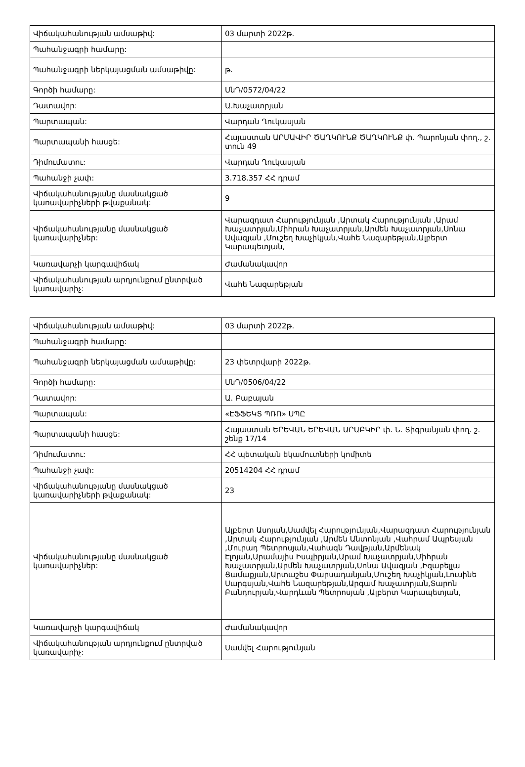| Վիճակահանության ամսաթիվ: | 03 մարտի 2022թ. |
| Պահանջագրի համարը: | |
| Պահանջագրի ներկայացման ամսաթիվը: | թ. |
| Գործի համարը: | ՍնԴ/0572/04/22 |
| Դատավոր: | Ա.Խաչատրյան |
| Պարտապան: | Վարդան Ղուկասյան |
| Պարտապանի հասցե: | Հայաստան ԱՐՄԱՎԻՐ ԾԱՂԿՈՒՆՔ ԾԱՂԿՈՒՆՔ փ. Պարոնյան փող., շ. տուն 49 |
| Դիմումատու: | Վարդան Ղուկասյան |
| Պահանջի չափ: | 3.718.357 ՀՀ դրամ |
| Վիճակահանությանը մասնակցած կառավարիչների թվաքանակ: | 9 |
| Վիճակահանությանը մասնակցած կառավարիչներ: | Վարազդատ Հարությունյան ,Արտակ Հարությունյան ,Արամ Խաչատրյան,Միհրան Խաչատրյան,Արմեն Խաչատրյան,Սոնա Ավագյան ,Մուշեղ Խաչիկյան,Վահե Նազարեթյան,Ալբերտ Կարապետյան, |
| Կառավարչի կարգավիճակ | Ժամանակավոր |
| Վիճակահանության արդյունքում ընտրված կառավարիչ: | Վահե Նազարեթյան |
| Վիճակահանության ամսաթիվ: | 03 մարտի 2022թ. |
| Պահանջագրի համարը: | |
| Պահանջագրի ներկայացման ամսաթիվը: | 23 փետրվարի 2022թ. |
| Գործի համարը: | ՍնԴ/0506/04/22 |
| Դատավոր: | Ա. Բաբայան |
| Պարտապան: | «ԷՖՖԵԿՏ ՊՌՈ» ՍՊԸ |
| Պարտապանի հասցե: | Հայաստան ԵՐԵՎԱՆ ԵՐԵՎԱՆ ԱՐԱԲԿԻՐ փ. Ն. Տիգրանյան փող. շ. շենք 17/14 |
| Դիմումատու: | ՀՀ պետական եկամուտների կոմիտե |
| Պահանջի չափ: | 20514204 ՀՀ դրամ |
| Վիճակահանությանը մասնակցած կառավարիչների թվաքանակ: | 23 |
| Վիճակահանությանը մասնակցած կառավարիչներ: | Ալբերտ Ասոյան,Սամվել Հարությունյան,Վարազդատ Հարությունյան ,Արտակ Հարությունյան ,Արմեն Անտոնյան ,Վահրամ Ապրեսյան ,Մուրադ Պետրոսյան,Վահագն Դավթյան,Արմենակ Էլոյան,Արամայիս Իսպիրյան,Արամ Խաչատրյան,Միհրան Խաչատրյան,Արմեն Խաչատրյան,Սոնա Ավագյան ,Իզաբելլա Ցամաքյան,Արտաշես Փարսադանյան,Մուշեղ Խաչիկյան,Լուսինե Սարգսյան,Վահե Նազարեթյան,Արգամ Խաչատրյան,Տարոն Բանդուրյան,Վարդևան Պետրոսյան ,Ալբերտ Կարապետյան, |
| Կառավարչի կարգավիճակ | Ժամանակավոր |
| Վիճակահանության արդյունքում ընտրված կառավարիչ: | Սամվել Հարությունյան |